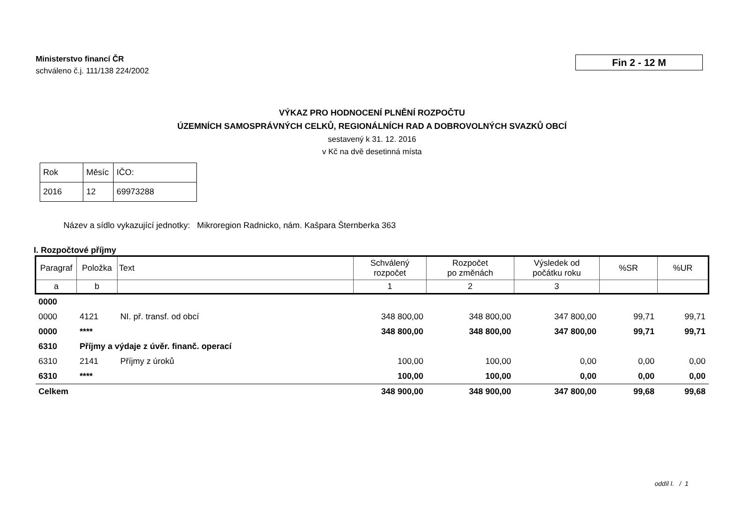Ministerstvo financí ČR
schváleno č.j. 111/138 224/2002
Fin 2 - 12 M
VÝKAZ PRO HODNOCENÍ PLNĚNÍ ROZPOČTU
ÚZEMNÍCH SAMOSPRÁVNÝCH CELKŮ, REGIONÁLNÍCH RAD A DOBROVOLNÝCH SVAZKŮ OBCÍ
sestavený k 31. 12. 2016
v Kč na dvě desetinná místa
| Rok | Měsíc | IČO: |
| 2016 | 12 | 69973288 |
Název a sídlo vykazující jednotky: Mikroregion Radnicko, nám. Kašpara Šternberka 363
I. Rozpočtové příjmy
| Paragraf | Položka | Text | Schválený rozpočet | Rozpočet po změnách | Výsledek od počátku roku | %SR | %UR |
| --- | --- | --- | --- | --- | --- | --- | --- |
| a | b | | 1 | 2 | 3 | | |
| 0000 | | | | | | | |
| 0000 | 4121 | NI. př. transf. od obcí | 348 800,00 | 348 800,00 | 347 800,00 | 99,71 | 99,71 |
| 0000 | **** | | 348 800,00 | 348 800,00 | 347 800,00 | 99,71 | 99,71 |
| 6310 | Příjmy a výdaje z úvěr. finanč. operací | | | | | | |
| 6310 | 2141 | Příjmy z úroků | 100,00 | 100,00 | 0,00 | 0,00 | 0,00 |
| 6310 | **** | | 100,00 | 100,00 | 0,00 | 0,00 | 0,00 |
| Celkem | | | 348 900,00 | 348 900,00 | 347 800,00 | 99,68 | 99,68 |
oddíl I. / 1